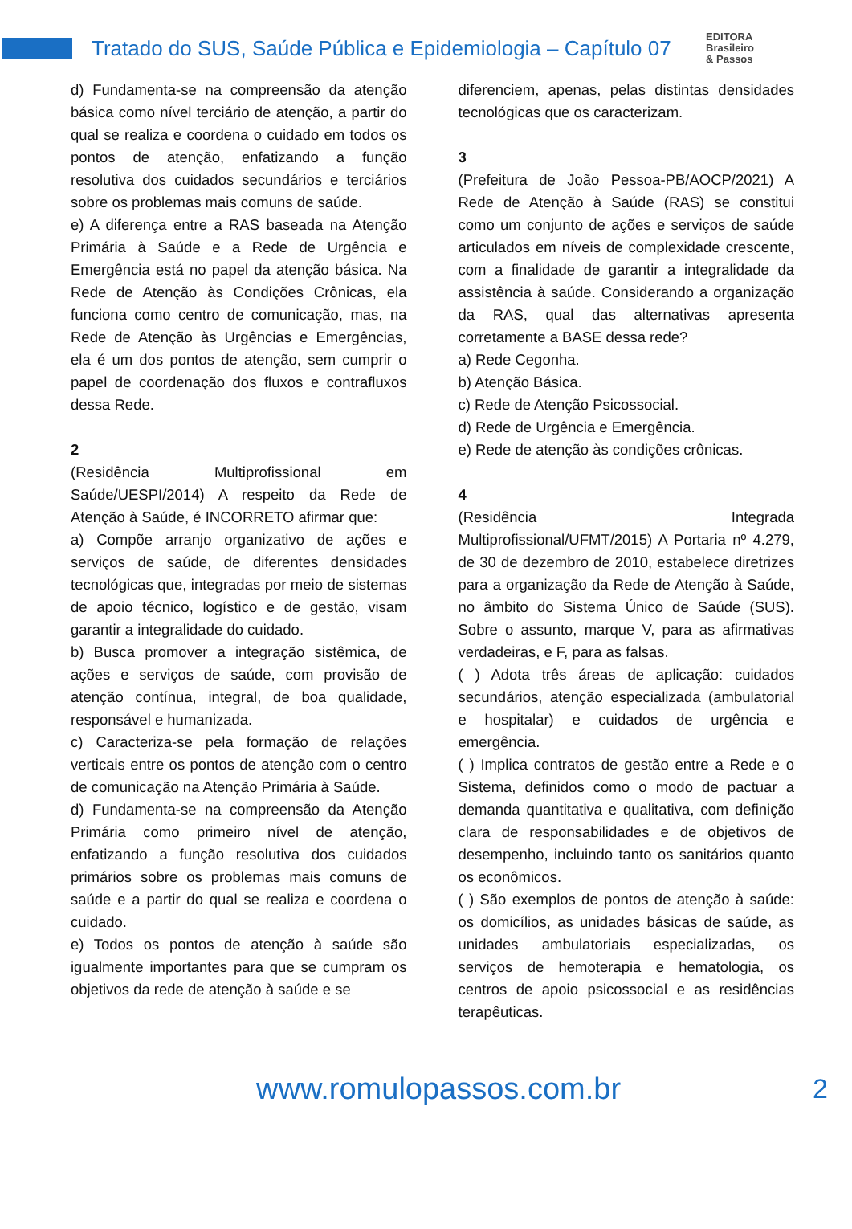Tratado do SUS, Saúde Pública e Epidemiologia – Capítulo 07
EDITORA
Brasileiro
& Passos
d) Fundamenta-se na compreensão da atenção básica como nível terciário de atenção, a partir do qual se realiza e coordena o cuidado em todos os pontos de atenção, enfatizando a função resolutiva dos cuidados secundários e terciários sobre os problemas mais comuns de saúde.
e) A diferença entre a RAS baseada na Atenção Primária à Saúde e a Rede de Urgência e Emergência está no papel da atenção básica. Na Rede de Atenção às Condições Crônicas, ela funciona como centro de comunicação, mas, na Rede de Atenção às Urgências e Emergências, ela é um dos pontos de atenção, sem cumprir o papel de coordenação dos fluxos e contrafluxos dessa Rede.
2
(Residência Multiprofissional em Saúde/UESPI/2014) A respeito da Rede de Atenção à Saúde, é INCORRETO afirmar que:
a) Compõe arranjo organizativo de ações e serviços de saúde, de diferentes densidades tecnológicas que, integradas por meio de sistemas de apoio técnico, logístico e de gestão, visam garantir a integralidade do cuidado.
b) Busca promover a integração sistêmica, de ações e serviços de saúde, com provisão de atenção contínua, integral, de boa qualidade, responsável e humanizada.
c) Caracteriza-se pela formação de relações verticais entre os pontos de atenção com o centro de comunicação na Atenção Primária à Saúde.
d) Fundamenta-se na compreensão da Atenção Primária como primeiro nível de atenção, enfatizando a função resolutiva dos cuidados primários sobre os problemas mais comuns de saúde e a partir do qual se realiza e coordena o cuidado.
e) Todos os pontos de atenção à saúde são igualmente importantes para que se cumpram os objetivos da rede de atenção à saúde e se
diferenciem, apenas, pelas distintas densidades tecnológicas que os caracterizam.
3
(Prefeitura de João Pessoa-PB/AOCP/2021) A Rede de Atenção à Saúde (RAS) se constitui como um conjunto de ações e serviços de saúde articulados em níveis de complexidade crescente, com a finalidade de garantir a integralidade da assistência à saúde. Considerando a organização da RAS, qual das alternativas apresenta corretamente a BASE dessa rede?
a) Rede Cegonha.
b) Atenção Básica.
c) Rede de Atenção Psicossocial.
d) Rede de Urgência e Emergência.
e) Rede de atenção às condições crônicas.
4
(Residência Integrada Multiprofissional/UFMT/2015) A Portaria nº 4.279, de 30 de dezembro de 2010, estabelece diretrizes para a organização da Rede de Atenção à Saúde, no âmbito do Sistema Único de Saúde (SUS). Sobre o assunto, marque V, para as afirmativas verdadeiras, e F, para as falsas.
( ) Adota três áreas de aplicação: cuidados secundários, atenção especializada (ambulatorial e hospitalar) e cuidados de urgência e emergência.
( ) Implica contratos de gestão entre a Rede e o Sistema, definidos como o modo de pactuar a demanda quantitativa e qualitativa, com definição clara de responsabilidades e de objetivos de desempenho, incluindo tanto os sanitários quanto os econômicos.
( ) São exemplos de pontos de atenção à saúde: os domicílios, as unidades básicas de saúde, as unidades ambulatoriais especializadas, os serviços de hemoterapia e hematologia, os centros de apoio psicossocial e as residências terapêuticas.
www.romulopassos.com.br 2